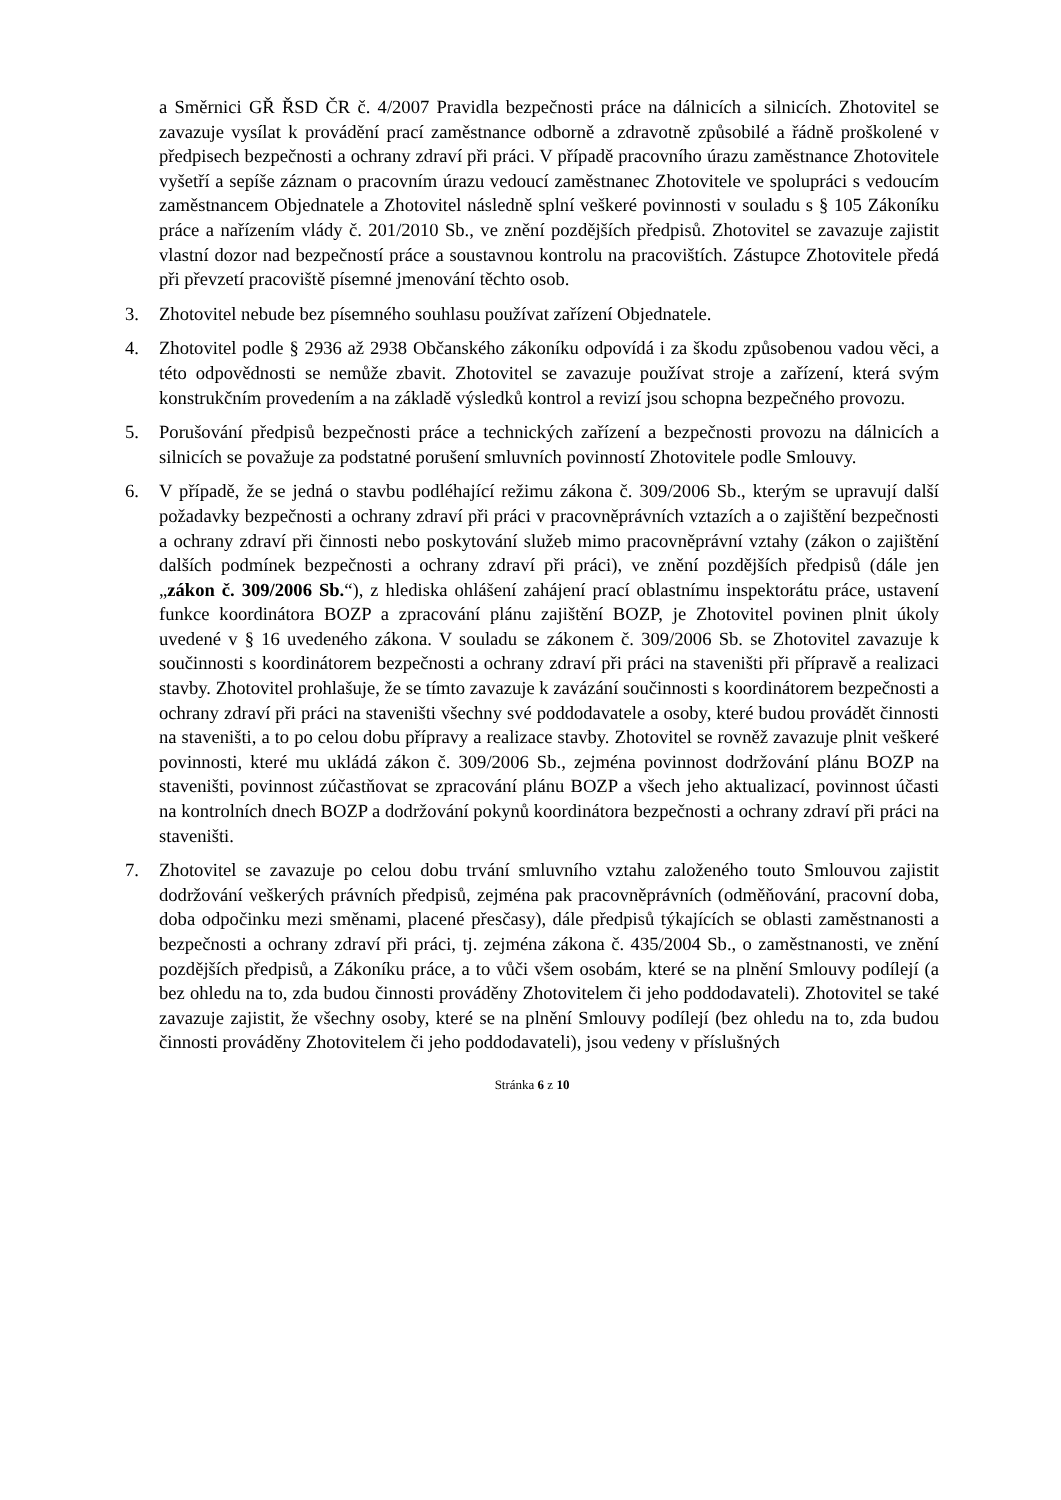a Směrnici GŘ ŘSD ČR č. 4/2007 Pravidla bezpečnosti práce na dálnicích a silnicích. Zhotovitel se zavazuje vysílat k provádění prací zaměstnance odborně a zdravotně způsobilé a řádně proškolené v předpisech bezpečnosti a ochrany zdraví při práci. V případě pracovního úrazu zaměstnance Zhotovitele vyšetří a sepíše záznam o pracovním úrazu vedoucí zaměstnanec Zhotovitele ve spolupráci s vedoucím zaměstnancem Objednatele a Zhotovitel následně splní veškeré povinnosti v souladu s § 105 Zákoníku práce a nařízením vlády č. 201/2010 Sb., ve znění pozdějších předpisů. Zhotovitel se zavazuje zajistit vlastní dozor nad bezpečností práce a soustavnou kontrolu na pracovištích. Zástupce Zhotovitele předá při převzetí pracoviště písemné jmenování těchto osob.
3. Zhotovitel nebude bez písemného souhlasu používat zařízení Objednatele.
4. Zhotovitel podle § 2936 až 2938 Občanského zákoníku odpovídá i za škodu způsobenou vadou věci, a této odpovědnosti se nemůže zbavit. Zhotovitel se zavazuje používat stroje a zařízení, která svým konstrukčním provedením a na základě výsledků kontrol a revizí jsou schopna bezpečného provozu.
5. Porušování předpisů bezpečnosti práce a technických zařízení a bezpečnosti provozu na dálnicích a silnicích se považuje za podstatné porušení smluvních povinností Zhotovitele podle Smlouvy.
6. V případě, že se jedná o stavbu podléhající režimu zákona č. 309/2006 Sb., kterým se upravují další požadavky bezpečnosti a ochrany zdraví při práci v pracovněprávních vztazích a o zajištění bezpečnosti a ochrany zdraví při činnosti nebo poskytování služeb mimo pracovněprávní vztahy (zákon o zajištění dalších podmínek bezpečnosti a ochrany zdraví při práci), ve znění pozdějších předpisů (dále jen „zákon č. 309/2006 Sb.“), z hlediska ohlášení zahájení prací oblastnímu inspektorátu práce, ustavení funkce koordinátora BOZP a zpracování plánu zajištění BOZP, je Zhotovitel povinen plnit úkoly uvedené v § 16 uvedeného zákona. V souladu se zákonem č. 309/2006 Sb. se Zhotovitel zavazuje k součinnosti s koordinátorem bezpečnosti a ochrany zdraví při práci na staveništi při přípravě a realizaci stavby. Zhotovitel prohlašuje, že se tímto zavazuje k zavázání součinnosti s koordinátorem bezpečnosti a ochrany zdraví při práci na staveništi všechny své poddodavatele a osoby, které budou provádět činnosti na staveništi, a to po celou dobu přípravy a realizace stavby. Zhotovitel se rovněž zavazuje plnit veškeré povinnosti, které mu ukládá zákon č. 309/2006 Sb., zejména povinnost dodržování plánu BOZP na staveništi, povinnost zúčastňovat se zpracování plánu BOZP a všech jeho aktualizací, povinnost účasti na kontrolních dnech BOZP a dodržování pokynů koordinátora bezpečnosti a ochrany zdraví při práci na staveništi.
7. Zhotovitel se zavazuje po celou dobu trvání smluvního vztahu založeného touto Smlouvou zajistit dodržování veškerých právních předpisů, zejména pak pracovněprávních (odměňování, pracovní doba, doba odpočinku mezi směnami, placené přesčasy), dále předpisů týkajících se oblasti zaměstnanosti a bezpečnosti a ochrany zdraví při práci, tj. zejména zákona č. 435/2004 Sb., o zaměstnanosti, ve znění pozdějších předpisů, a Zákoníku práce, a to vůči všem osobám, které se na plnění Smlouvy podílejí (a bez ohledu na to, zda budou činnosti prováděny Zhotovitelem či jeho poddodavateli). Zhotovitel se také zavazuje zajistit, že všechny osoby, které se na plnění Smlouvy podílejí (bez ohledu na to, zda budou činnosti prováděny Zhotovitelem či jeho poddodavateli), jsou vedeny v příslušných
Stránka 6 z 10